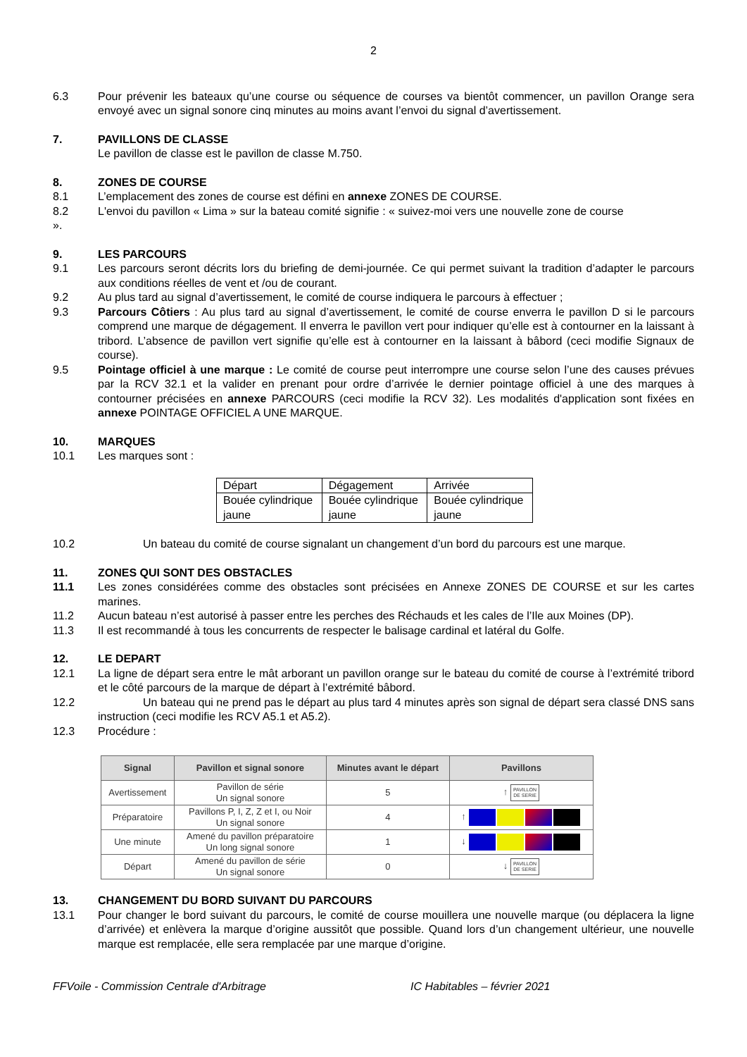2
6.3 Pour prévenir les bateaux qu’une course ou séquence de courses va bientôt commencer, un pavillon Orange sera envoyé avec un signal sonore cinq minutes au moins avant l’envoi du signal d’avertissement.
7. PAVILLONS DE CLASSE
Le pavillon de classe est le pavillon de classe M.750.
8. ZONES DE COURSE
8.1 L’emplacement des zones de course est défini en annexe ZONES DE COURSE.
8.2 L'envoi du pavillon « Lima » sur la bateau comité signifie : « suivez-moi vers une nouvelle zone de course
».
9. LES PARCOURS
9.1 Les parcours seront décrits lors du briefing de demi-journée. Ce qui permet suivant la tradition d’adapter le parcours aux conditions réelles de vent et /ou de courant.
9.2 Au plus tard au signal d’avertissement, le comité de course indiquera le parcours à effectuer ;
9.3 Parcours Côtiers : Au plus tard au signal d’avertissement, le comité de course enverra le pavillon D si le parcours comprend une marque de dégagement. Il enverra le pavillon vert pour indiquer qu’elle est à contourner en la laissant à tribord. L’absence de pavillon vert signifie qu’elle est à contourner en la laissant à bâbord (ceci modifie Signaux de course).
9.5 Pointage officiel à une marque : Le comité de course peut interrompre une course selon l’une des causes prévues par la RCV 32.1 et la valider en prenant pour ordre d’arrivée le dernier pointage officiel à une des marques à contourner précisées en annexe PARCOURS (ceci modifie la RCV 32). Les modalités d'application sont fixées en annexe POINTAGE OFFICIEL A UNE MARQUE.
10. MARQUES
10.1 Les marques sont :
| Départ | Dégagement | Arrivée |
| Bouée cylindrique jaune | Bouée cylindrique jaune | Bouée cylindrique jaune |
10.2 Un bateau du comité de course signalant un changement d’un bord du parcours est une marque.
11. ZONES QUI SONT DES OBSTACLES
11.1 Les zones considérées comme des obstacles sont précisées en Annexe ZONES DE COURSE et sur les cartes marines.
11.2 Aucun bateau n’est autorisé à passer entre les perches des Réchauds et les cales de l’Ile aux Moines (DP).
11.3 Il est recommandé à tous les concurrents de respecter le balisage cardinal et latéral du Golfe.
12. LE DEPART
12.1 La ligne de départ sera entre le mât arborant un pavillon orange sur le bateau du comité de course à l’extrémité tribord et le côté parcours de la marque de départ à l’extrémité bâbord.
12.2 Un bateau qui ne prend pas le départ au plus tard 4 minutes après son signal de départ sera classé DNS sans instruction (ceci modifie les RCV A5.1 et A5.2).
12.3 Procédure :
| Signal | Pavillon et signal sonore | Minutes avant le départ | Pavillons |
| --- | --- | --- | --- |
| Avertissement | Pavillon de série Un signal sonore | 5 | ↑ PAVILLON DE SERIE |
| Préparatoire | Pavillons P, I, Z, Z et I, ou Noir Un signal sonore | 4 | ↑ |
| Une minute | Amené du pavillon préparatoire Un long signal sonore | 1 | ↓ |
| Départ | Amené du pavillon de série Un signal sonore | 0 | ↓ PAVILLON DE SERIE |
13. CHANGEMENT DU BORD SUIVANT DU PARCOURS
13.1 Pour changer le bord suivant du parcours, le comité de course mouillera une nouvelle marque (ou déplacera la ligne d’arrivée) et enlèvera la marque d’origine aussitôt que possible. Quand lors d’un changement ultérieur, une nouvelle marque est remplacée, elle sera remplacée par une marque d’origine.
FFVoile - Commission Centrale d'Arbitrage IC Habitables – février 2021